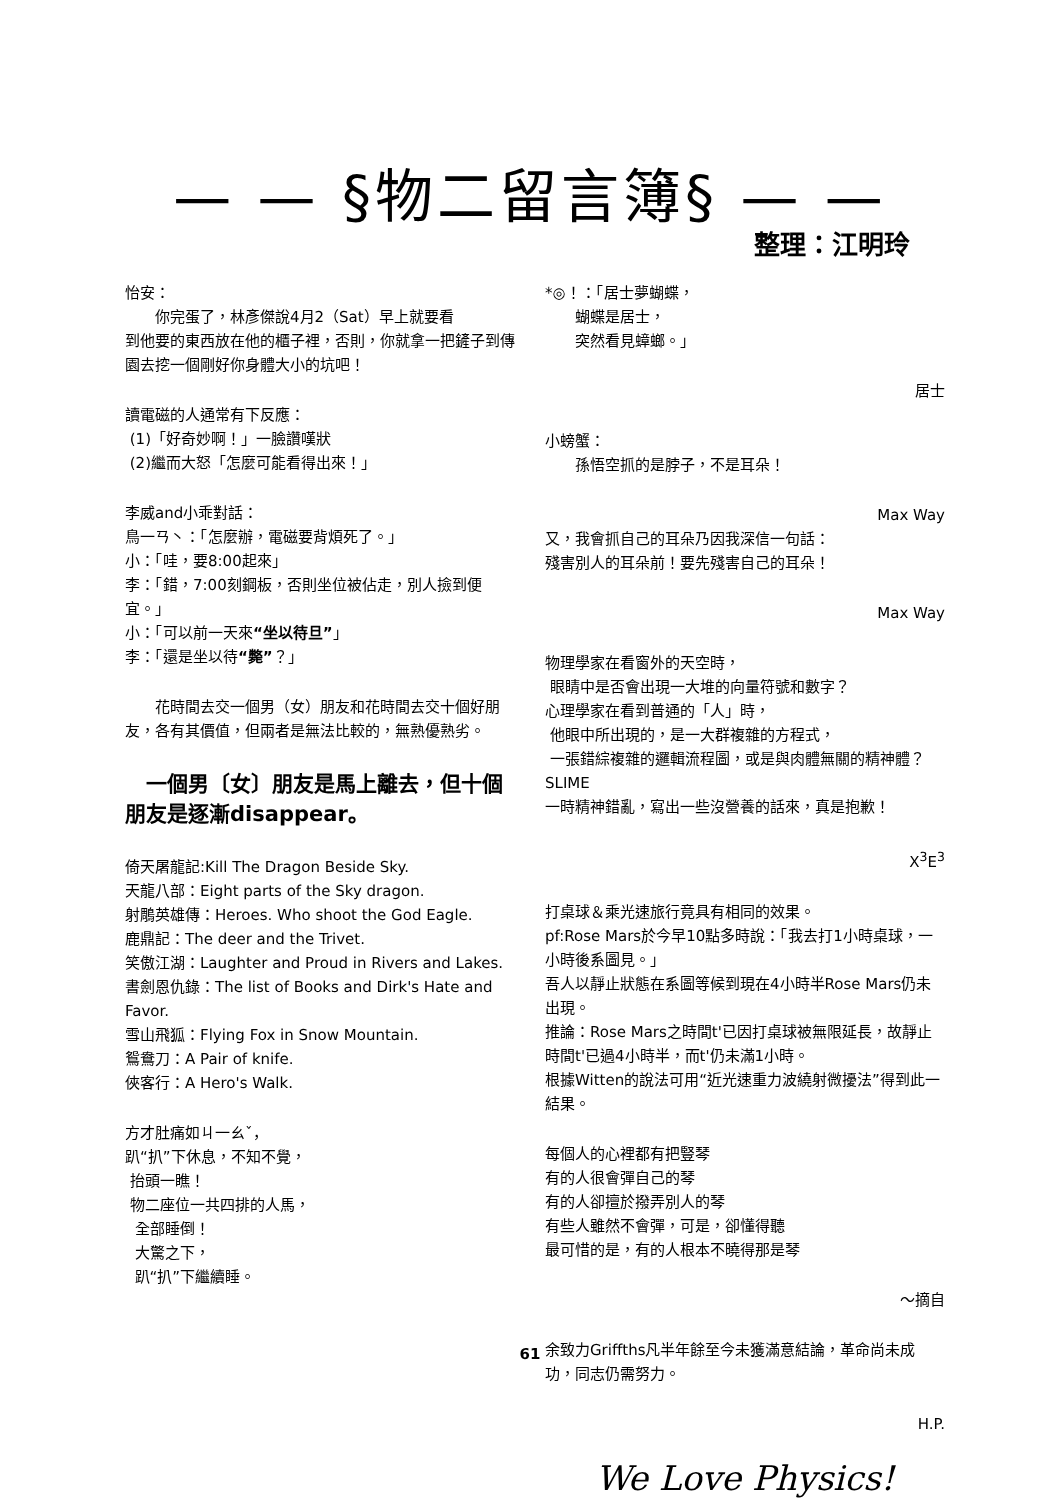— — §物二留言簿§ — —
整理：江明玲
怡安：
你完蛋了，林彥傑說4月2（Sat）早上就要看
到他要的東西放在他的櫃子裡，否則，你就拿一把鏟子到傳園去挖一個剛好你身體大小的坑吧！
讀電磁的人通常有下反應：
(1)「好奇妙啊！」一臉讚嘆狀
(2)繼而大怒「怎麼可能看得出來！」
李威and小乖對話：
鳥一ㄢ丶：「怎麼辦，電磁要背煩死了。」
小：「哇，要8:00起來」
李：「錯，7:00刻鋼板，否則坐位被佔走，別人撿到便宜。」
小：「可以前一天來“坐以待旦”」
李：「還是坐以待“斃”？」
花時間去交一個男（女）朋友和花時間去交十個好朋友，各有其價值，但兩者是無法比較的，無熟優熟劣。
　一個男〔女〕朋友是馬上離去，但十個朋友是逐漸disappear。
倚天屠龍記:Kill The Dragon Beside Sky.
天龍八部：Eight parts of the Sky dragon.
射鵰英雄傳：Heroes. Who shoot the God Eagle.
鹿鼎記：The deer and the Trivet.
笑傲江湖：Laughter and Proud in Rivers and Lakes.
書劍恩仇錄：The list of Books and Dirk's Hate and Favor.
雪山飛狐：Flying Fox in Snow Mountain.
鴛鴦刀：A Pair of knife.
俠客行：A Hero's Walk.
方才肚痛如ㄐ一ㄠˇ，
趴“扒”下休息，不知不覺，
抬頭一瞧！
物二座位一共四排的人馬，
全部睡倒！
大驚之下，
趴“扒”下繼續睡。
*◎！：「居士夢蝴蝶，
蝴蝶是居士，
突然看見蟑螂。」
居士
小螃蟹：
孫悟空抓的是脖子，不是耳朵！
Max Way
又，我會抓自己的耳朵乃因我深信一句話：
殘害別人的耳朵前！要先殘害自己的耳朵！
Max Way
物理學家在看窗外的天空時，
眼睛中是否會出現一大堆的向量符號和數字？
心理學家在看到普通的「人」時，
他眼中所出現的，是一大群複雜的方程式，
一張錯綜複雜的邏輯流程圖，或是與肉體無關的精神體？
SLIME
一時精神錯亂，寫出一些沒營養的話來，真是抱歉！
X<sup>3</sup>E<sup>3</sup>
打桌球＆乘光速旅行竟具有相同的效果。
pf:Rose Mars於今早10點多時說：「我去打1小時桌球，一小時後系圖見。」
吾人以靜止狀態在系圖等候到現在4小時半Rose Mars仍未出現。
推論：Rose Mars之時間t'已因打桌球被無限延長，故靜止時間t'已過4小時半，而t'仍未滿1小時。
根據Witten的說法可用“近光速重力波繞射微擾法”得到此一結果。
每個人的心裡都有把豎琴
有的人很會彈自己的琴
有的人卻擅於撥弄別人的琴
有些人雖然不會彈，可是，卻懂得聽
最可惜的是，有的人根本不曉得那是琴
～摘自
余致力Griffths凡半年餘至今未獲滿意結論，革命尚未成功，同志仍需努力。
H.P.
We Love Physics!
61